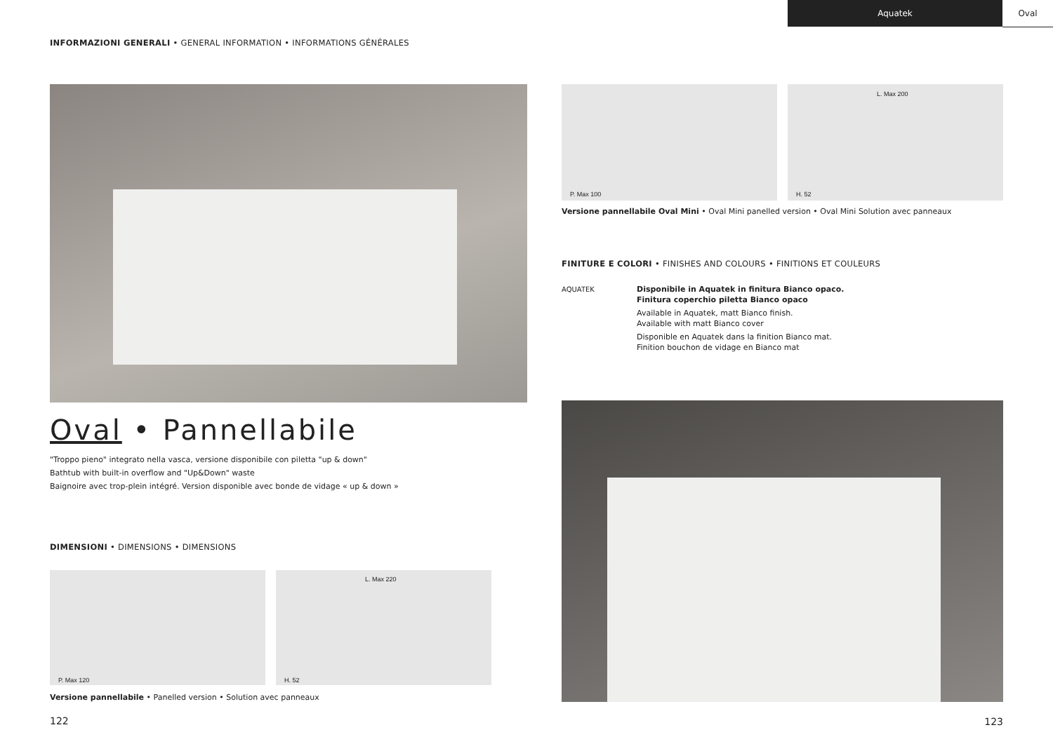Aquatek Oval
INFORMAZIONI GENERALI • GENERAL INFORMATION • INFORMATIONS GÉNÉRALES
Oval • Pannellabile
"Troppo pieno" integrato nella vasca, versione disponibile con piletta "up & down"
Bathtub with built-in overflow and "Up&Down" waste
Baignoire avec trop-plein intégré. Version disponible avec bonde de vidage « up & down »
DIMENSIONI • DIMENSIONS • DIMENSIONS
P. Max 120
L. Max 220
H. 52
Versione pannellabile • Panelled version • Solution avec panneaux
122
P. Max 100
L. Max 200
H. 52
Versione pannellabile Oval Mini • Oval Mini panelled version • Oval Mini Solution avec panneaux
FINITURE E COLORI • FINISHES AND COLOURS • FINITIONS ET COULEURS
AQUATEK Disponibile in Aquatek in finitura Bianco opaco.
Finitura coperchio piletta Bianco opaco
Available in Aquatek, matt Bianco finish.
Available with matt Bianco cover
Disponible en Aquatek dans la finition Bianco mat.
Finition bouchon de vidage en Bianco mat
123